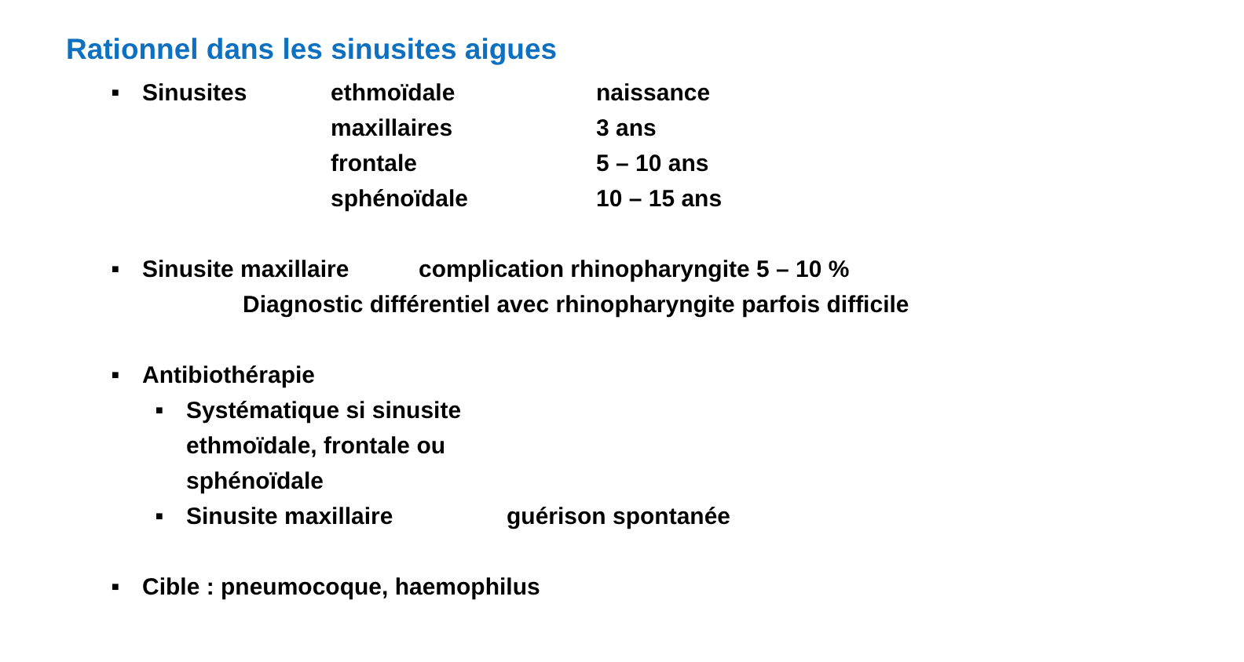Rationnel dans les sinusites aigues
■ Sinusites ethmoïdale naissance
maxillaires 3 ans
frontale 5 – 10 ans
sphénoïdale 10 – 15 ans
■ Sinusite maxillaire complication rhinopharyngite 5 – 10 %
Diagnostic différentiel avec rhinopharyngite parfois difficile
■ Antibiothérapie
■ Systématique si sinusite ethmoïdale, frontale ou sphénoïdale
■ Sinusite maxillaire guérison spontanée
■ Cible : pneumocoque, haemophilus